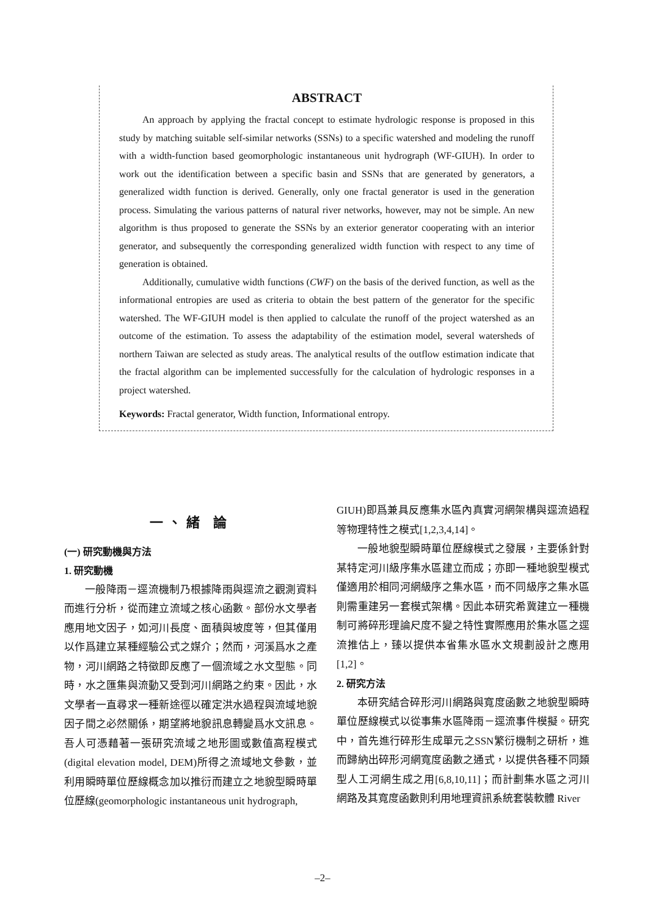ABSTRACT
An approach by applying the fractal concept to estimate hydrologic response is proposed in this study by matching suitable self-similar networks (SSNs) to a specific watershed and modeling the runoff with a width-function based geomorphologic instantaneous unit hydrograph (WF-GIUH). In order to work out the identification between a specific basin and SSNs that are generated by generators, a generalized width function is derived. Generally, only one fractal generator is used in the generation process. Simulating the various patterns of natural river networks, however, may not be simple. An new algorithm is thus proposed to generate the SSNs by an exterior generator cooperating with an interior generator, and subsequently the corresponding generalized width function with respect to any time of generation is obtained.
Additionally, cumulative width functions (CWF) on the basis of the derived function, as well as the informational entropies are used as criteria to obtain the best pattern of the generator for the specific watershed. The WF-GIUH model is then applied to calculate the runoff of the project watershed as an outcome of the estimation. To assess the adaptability of the estimation model, several watersheds of northern Taiwan are selected as study areas. The analytical results of the outflow estimation indicate that the fractal algorithm can be implemented successfully for the calculation of hydrologic responses in a project watershed.
Keywords: Fractal generator, Width function, Informational entropy.
一、緒 論
(一) 研究動機與方法
1. 研究動機
一般降雨－逕流機制乃根據降雨與逕流之觀測資料而進行分析，從而建立流域之核心函數。部份水文學者應用地文因子，如河川長度、面積與坡度等，但其僅用以作爲建立某種經驗公式之媒介；然而，河溪爲水之產物，河川網路之特徵即反應了一個流域之水文型態。同時，水之匯集與流動又受到河川網路之約束。因此，水文學者一直尋求一種新途徑以確定洪水過程與流域地貌因子間之必然關係，期望將地貌訊息轉變爲水文訊息。吾人可憑藉著一張研究流域之地形圖或數值高程模式(digital elevation model, DEM)所得之流域地文參數，並利用瞬時單位歷線概念加以推衍而建立之地貌型瞬時單位歷線(geomorphologic instantaneous unit hydrograph,
GIUH)即爲兼具反應集水區內真實河網架構與逕流過程等物理特性之模式[1,2,3,4,14]。
一般地貌型瞬時單位歷線模式之發展，主要係針對某特定河川級序集水區建立而成；亦即一種地貌型模式僅適用於相同河網級序之集水區，而不同級序之集水區則需重建另一套模式架構。因此本研究希冀建立一種機制可將碎形理論尺度不變之特性實際應用於集水區之逕流推估上，臻以提供本省集水區水文規劃設計之應用[1,2]。
2. 研究方法
本研究結合碎形河川網路與寬度函數之地貌型瞬時單位歷線模式以從事集水區降雨－逕流事件模擬。研究中，首先進行碎形生成單元之SSN繁衍機制之研析，進而歸納出碎形河網寬度函數之通式，以提供各種不同類型人工河網生成之用[6,8,10,11]；而計劃集水區之河川網路及其寬度函數則利用地理資訊系統套裝軟體 River
–2–